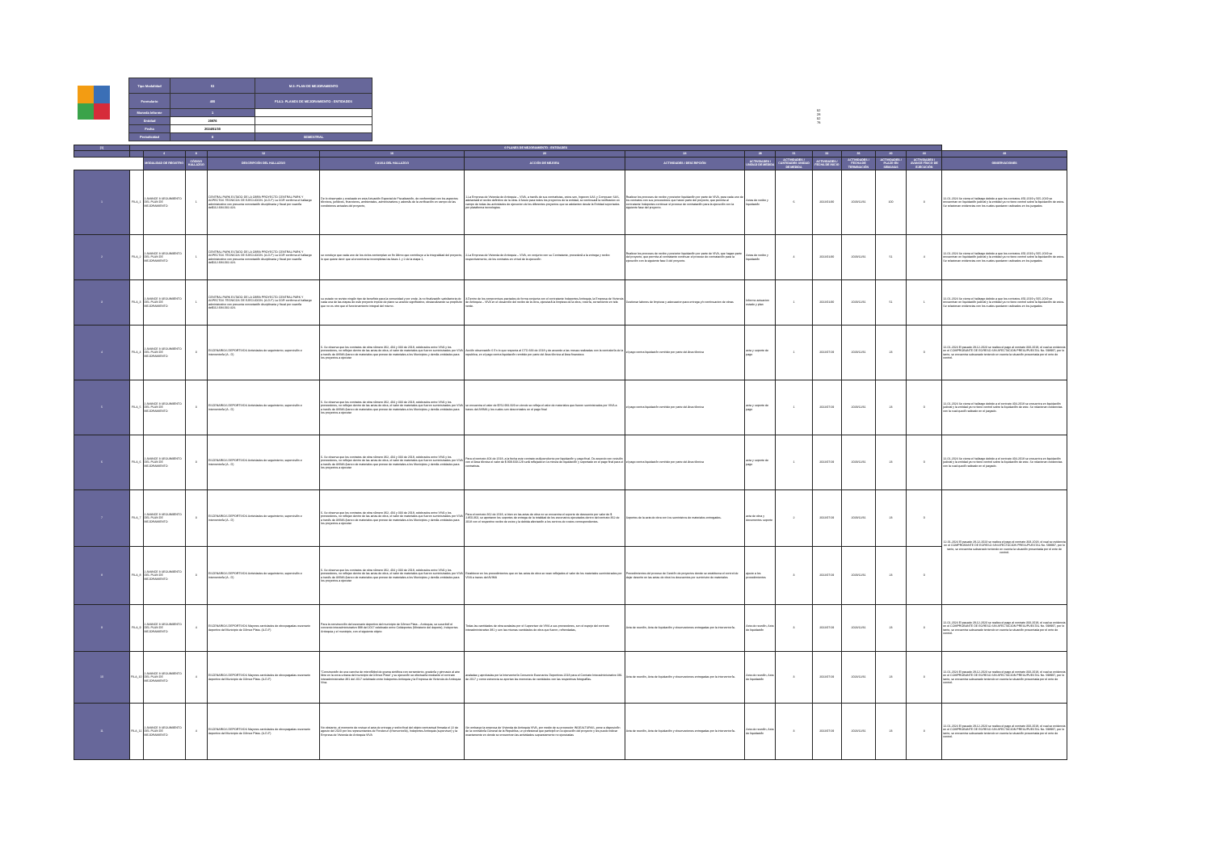| Tipo Modalidad | 53 | M-3: PLAN DE MEJORAMIENTO |
| Formulario | 400 | F14.1: PLANES DE MEJORAMIENTO - ENTIDADES |
| Moneda Informe | 1 | |
| Entidad | 20976 | |
| Fecha | 2024/01/30 | |
| Periodicidad | 6 | SEMESTRAL |
52
28
52
76
| [1] | 0 PLANES DE MEJORAMIENTO - ENTIDADES | | | | | | | | | | | | | |
| --- | --- | --- | --- | --- | --- | --- | --- | --- | --- | --- | --- | --- | --- | --- |
| | | 4 | 8 | 12 | 16 | 20 | 24 | 28 | 31 | 32 | 36 | 40 | 44 | 48 |
| | | MODALIDAD DE REGISTRO | CÓDIGO HALLAZGO | DESCRIPCIÓN DEL HALLAZGO | CAUSA DEL HALLAZGO | ACCIÓN DE MEJORA | ACTIVIDADES / DESCRIPCIÓN | ACTIVIDADES / UNIDAD DE MEDIDA | ACTIVIDADES / CANTIDADES UNIDAD DE MEDIDA | ACTIVIDADES / FECHA DE INICIO | ACTIVIDADES / FECHA DE TERMINACIÓN | ACTIVIDADES / PLAZO EN SEMANAS | ACTIVIDADES / AVANCE FÍSICO DE EJECUCIÓN | OBSERVACIONES |
| 1 | FILA_1 | 2 AVANCE ó SEGUIMIENTO DEL PLAN DE MEJORAMIENTO | 1 | CENTRAL PARK ESTADO DE LA OBRA PROYECTO CENTRAL PARK Y ASPECTOS TÉCNICOS DE EJECUCIÓN. (A-D-F) La CGR confirma el hallazgo administrativo con presunta connotación disciplinaria y fiscal por cuantía de$112.684.032.424. | De lo observado y evaluado en esta Actuación Especial de Fiscalización, de conformidad con los aspectos técnicos, jurídicos, financieros, ambientales, administrativos y además de la verificación en campo de las condiciones actuales del proyecto, | 1.La Empresa de Vivienda de Antioquia – VIVA, a través de sus contratistas, estos son, Ingecon SAS y Compuser SAS, adelantará el recibo definitivo de la obra. A futuro para todos los proyectos de la entidad, se continuará la verificacion en campo de todas las actividades de ejecucion de los diferentes proyectos que se adelanten desde la Entidad soportados por plataforma tecnologica. | Realizar los procesos de recibo y posterior liquidación por parte de VIVA, para cada uno de los contratos con sus proveedores que hacen parte del proyecto, que permita al contratante Indeportes continuar el proceso de contratación para la ejecución con la siguiente fase del proyecto. | Actas de recibo y liquidación | 6 | 2022/01/30 | 2029/12/31 | 100 | 3 | 12-01-2024 Se cierra el hallazgo debido a que los contratos 450-2019 y 565-2019 se encuentran en liquidación judicial y la entidad ya no tiene control sobre la liquidación de estos. Se relacionan evidencias con los cuales quedaron radicados en los juzgados |
| 2 | FILA_2 | 2 AVANCE ó SEGUIMIENTO DEL PLAN DE MEJORAMIENTO | 1 | CENTRAL PARK ESTADO DE LA OBRA PROYECTO CENTRAL PARK Y ASPECTOS TÉCNICOS DE EJECUCIÓN. (A-D-F) La CGR confirma el hallazgo administrativo con presunta connotación disciplinaria y fiscal por cuantía de$112.684.032.424. | se concluye que cada uno de los ciclos contemplan un fin último que contribuye a la integralidad del proyecto, lo que quiere decir que al encontrarse incompletas las fases 1 y 2 de la etapa 1, | 2.La Empresa de Vivienda de Antioquia – VIVA, en conjunto con su Contratante, procederá a la entrega y recibo respectivamente, de los contratos en virtud de la ejecución | Realizar los procesos de recibo y posterior liquidación por parte de VIVA, que hagan parte del proyecto, que permita al contratante continuar el proceso de contratación para la ejecución con la siguiente fase 3 del proyecto. | Actas de recibo y liquidación | 4 | 2022/01/30 | 2029/12/31 | 51 | 4 | 12-01-2024 Se cierra el hallazgo debido a que los contratos 450-2019 y 565-2019 se encuentran en liquidación judicial y la entidad ya no tiene control sobre la liquidación de estos. Se relacionan evidencias con los cuales quedaron radicados en los juzgados |
| 3 | FILA_3 | 2 AVANCE ó SEGUIMIENTO DEL PLAN DE MEJORAMIENTO | 1 | CENTRAL PARK ESTADO DE LA OBRA PROYECTO CENTRAL PARK Y ASPECTOS TÉCNICOS DE EJECUCIÓN. (A-D-F) La CGR confirma el hallazgo administrativo con presunta connotación disciplinaria y fiscal por cuantía de$112.684.032.424. | su estado no reviste ningún tipo de beneficio para la comunidad y por ende, la no finalización satisfactoria de cada una de las etapas de este proyecto impide de plano su avance significativo, obstaculizando su propósito que no es otro que el funcionamiento integral del mismo. | 3.Dentro de los compromisos pactados de forma conjunta con el contratante Indeportes Antioquia, la Empresa de Vivienda de Antioquia – VIVA en el desarrollo del recibo de la obra, ejecutará la limpieza de la obra, rocería, cerramiento en tela verde. | Gestionar labores de limpieza y adecuacion para entrega y/o continuacion de obras | Informe actuacion estado y plan | 1 | 2022/01/30 | 2029/12/31 | 51 | 1 | 12-01-2024 Se cierra el hallazgo debido a que los contratos 450-2019 y 565-2019 se encuentran en liquidación judicial y la entidad ya no tiene control sobre la liquidación de estos. Se relacionan evidencias con los cuales quedaron radicados en los juzgados |
| 4 | FILA_4 | 2 AVANCE ó SEGUIMIENTO DEL PLAN DE MEJORAMIENTO | 3 | ESCENARIOS DEPORTIVOS Actividades de seguimiento, supervisión e interventoría (A - D) | 6. Se observa que los contratos de obra número 362, 404 y 333 de 2018, celebrados entre VIVA y los proveedores, no reflejan dentro de las actas de obra, el valor de materiales que fueron suministrados por VIVA a través de AVIMA (banco de materiales que provee de materiales a los Municipios y demás entidades para los proyectos a ejecutar | Acción observación 6 En lo que respecta al CTO 333 de 2018 y de acuerdo a las mesas realizadas con la contraloría de la republica, en el pago contra liquidación remitido por parte del área técnica al área financiera | el pago contra liquidación remitido por parte del área técnica | acta y soporte de pago | 1 | 2022/07/19 | 2029/12/31 | 23 | 0 | 12-01-2024 El pasado 29-12-2023 se realiza el pago al contrato 333-2018, el cual se evidencia en el COMPROBANTE DE EGRESO SIN AFECTACION PRESUPUESTAL No. 598997, por lo tanto, se encuentra subsanado teniendo en cuenta la situación presentada por el ente de control. |
| 5 | FILA_5 | 2 AVANCE ó SEGUIMIENTO DEL PLAN DE MEJORAMIENTO | 3 | ESCENARIOS DEPORTIVOS Actividades de seguimiento, supervisión e interventoría (A - D) | 6. Se observa que los contratos de obra número 362, 404 y 333 de 2018, celebrados entre VIVA y los proveedores, no reflejan dentro de las actas de obra, el valor de materiales que fueron suministrados por VIVA a través de AVIMA (banco de materiales que provee de materiales a los Municipios y demás entidades para los proyectos a ejecutar | se encuentra el valor de $762.991.929 en donde se refleja el valor de materiales que fueron suministrados por VIVA a traves del AVIMA y los cuales son descontados en el pago final | el pago contra liquidación remitido por parte del área técnica | acta y soporte de pago | 1 | 2022/07/19 | 2029/12/31 | 23 | 0 | 12-01-2024 Se cierra el hallazgo debido a el contrato 404-2018 se encuentra en liquidación judicial y la entidad ya no tiene control sobre la liquidación de este. Se relacionan evidencias con la cual quedó radicado en el juzgado. |
| 6 | FILA_6 | 2 AVANCE ó SEGUIMIENTO DEL PLAN DE MEJORAMIENTO | 3 | ESCENARIOS DEPORTIVOS Actividades de seguimiento, supervisión e interventoría (A - D) | 6. Se observa que los contratos de obra número 362, 404 y 333 de 2018, celebrados entre VIVA y los proveedores, no reflejan dentro de las actas de obra, el valor de materiales que fueron suministrados por VIVA a través de AVIMA (banco de materiales que provee de materiales a los Municipios y demás entidades para los proyectos a ejecutar | Para el contrato 404 de 2018, a la fecha este contrato está pendiente por liquidación y pago final. De acuerdo con revisión con el área técnica el valor de $ 909.669.129 será reflejado en la minuta de liquidación y soportado en el pago final para el contratista. | el pago contra liquidación remitido por parte del área técnica | acta y soporte de pago | 1 | 2022/07/19 | 2029/12/31 | 23 | 0 | 12-01-2024 Se cierra el hallazgo debido a el contrato 404-2018 se encuentra en liquidación judicial y la entidad ya no tiene control sobre la liquidación de este. Se relacionan evidencias con la cual quedó radicado en el juzgado. |
| 7 | FILA_7 | 2 AVANCE ó SEGUIMIENTO DEL PLAN DE MEJORAMIENTO | 3 | ESCENARIOS DEPORTIVOS Actividades de seguimiento, supervisión e interventoría (A - D) | 6. Se observa que los contratos de obra número 362, 404 y 333 de 2018, celebrados entre VIVA y los proveedores, no reflejan dentro de las actas de obra, el valor de materiales que fueron suministrados por VIVA a través de AVIMA (banco de materiales que provee de materiales a los Municipios y demás entidades para los proyectos a ejecutar | Para el contrato 362 de 2018, si bien en las actas de obra no se encuentra el soporte de descuento por valor de $ 2.850.363, se aportaron los soportes de entrega de la totalidad de los escenarios ejecutados dentro del contrato 362 de 2018 con el respectivo recibo de estos y la debida afectación a los centros de costos correspondientes. | Soportes de la acta de obra con los suministros de materiales entregados. | acta de obra y documentos soporte | 2 | 2022/07/19 | 2029/12/31 | 23 | 0 | 12-01-2024 El pasado 29-12-2023 se realiza el pago al contrato 333-2018, el cual se evidencia en el COMPROBANTE DE EGRESO SIN AFECTACION PRESUPUESTAL No. 598997, por lo tanto, se encuentra subsanado teniendo en cuenta la situación presentada por el ente de control. |
| 8 | FILA_8 | 2 AVANCE ó SEGUIMIENTO DEL PLAN DE MEJORAMIENTO | 3 | ESCENARIOS DEPORTIVOS Actividades de seguimiento, supervisión e interventoría (A - D) | 6. Se observa que los contratos de obra número 362, 404 y 333 de 2018, celebrados entre VIVA y los proveedores, no reflejan dentro de las actas de obra, el valor de materiales que fueron suministrados por VIVA a través de AVIMA (banco de materiales que provee de materiales a los Municipios y demás entidades para los proyectos a ejecutar | Establecer en los procedimientos que en las actas de obra se vean reflejados el valor de los materiales suministrados por VIVA a traves del AVIMA | Procedimientos del proceso de Gestión de proyectos donde se establezca el control de dejar descrito en las actas de obra los descuentos por suministro de materiales | ajuste a los procedimientos | 3 | 2022/07/19 | 2029/12/31 | 23 | 0 | |
| 9 | FILA_9 | 2 AVANCE ó SEGUIMIENTO DEL PLAN DE MEJORAMIENTO | 4 | ESCENARIOS DEPORTIVOS Mayores cantidades de obra pagadas escenario deportivo del Municipio de Gómez Plata. (A-D-F) | Para la construcción del escenario deportivo del municipio de Gómez Plata – Antioquia, se suscribió el convenio interadministrativo 998 del 2017 celebrado entre Coldeportes (Ministerio del deporte), Indeportes Antioquia y el municipio, con el siguiente objeto | Todas las cantidades de obra avaladas por el Supervisor de VIVA a sus proveedores, son el espejo del contrato interadministrativo 381 y son las mismas cantidades de obra que fueron, refrendadas, | Acta de reunión, Acta de liquidación y observaciones entregadas por la interventoría. | Acta de reunión, Acta de liquidación | 3 | 2022/07/19 | 2023/12/31 | 23 | 3 | 12-01-2024 El pasado 29-12-2023 se realiza el pago al contrato 333-2018, el cual se evidencia en el COMPROBANTE DE EGRESO SIN AFECTACION PRESUPUESTAL No. 598997, por lo tanto, se encuentra subsanado teniendo en cuenta la situación presentada por el ente de control. |
| 10 | FILA_10 | 2 AVANCE ó SEGUIMIENTO DEL PLAN DE MEJORAMIENTO | 4 | ESCENARIOS DEPORTIVOS Mayores cantidades de obra pagadas escenario deportivo del Municipio de Gómez Plata. (A-D-F) | "Construcción de una cancha de microfútbol de grama sintética con cerramiento, gradería y gimnasio al aire libre en la zona urbana del municipio de Gómez Plata" y su ejecución se efectuaría mediante el contrato interadministrativo 381 del 2017 celebrado entre Indeportes Antioquia y la Empresa de Vivienda de Antioquia Viva. | avaladas y aprobadas por la Interventoría Consorcio Escenarios Deportivos 2018 para el Contrato Interadministrativo 381 de 2017 y como evicencia se aportan las memorias de cantidades con las respectivas fotografías. | Acta de reunión, Acta de liquidación y observaciones entregadas por la interventoría. | Acta de reunión, Acta de liquidación | 3 | 2022/07/19 | 2023/12/31 | 23 | 3 | 12-01-2024 El pasado 29-12-2023 se realiza el pago al contrato 333-2018, el cual se evidencia en el COMPROBANTE DE EGRESO SIN AFECTACION PRESUPUESTAL No. 598997, por lo tanto, se encuentra subsanado teniendo en cuenta la situación presentada por el ente de control. |
| 11 | FILA_11 | 2 AVANCE ó SEGUIMIENTO DEL PLAN DE MEJORAMIENTO | 4 | ESCENARIOS DEPORTIVOS Mayores cantidades de obra pagadas escenario deportivo del Municipio de Gómez Plata. (A-D-F) | No obstante, al momento de revisar el acta de entrega y recibo final del objeto contractual firmada el 22 de agosto del 2020 por los representantes de Fondecun (interventoría), Indeportes Antioquia (supervisor) y la Empresa de Vivienda de Antioquia VIVA | Sin embargo la empresa de Vivienda de Antioquia VIVA, por medio de su proveedor INGEALTURAS, pone a disposición de la contraloría General de la Republica, un profesional que participó en la ejecución del proyecto y les puede indicar exactamente en donde se encuentran las actividades supuestamente no ejecutadas | Acta de reunión, Acta de liquidación y observaciones entregadas por la interventoría. | Acta de reunión, Acta de liquidación | 3 | 2022/07/19 | 2023/12/31 | 23 | 3 | 12-01-2024 El pasado 29-12-2023 se realiza el pago al contrato 333-2018, el cual se evidencia en el COMPROBANTE DE EGRESO SIN AFECTACION PRESUPUESTAL No. 598997, por lo tanto, se encuentra subsanado teniendo en cuenta la situación presentada por el ente de control. |